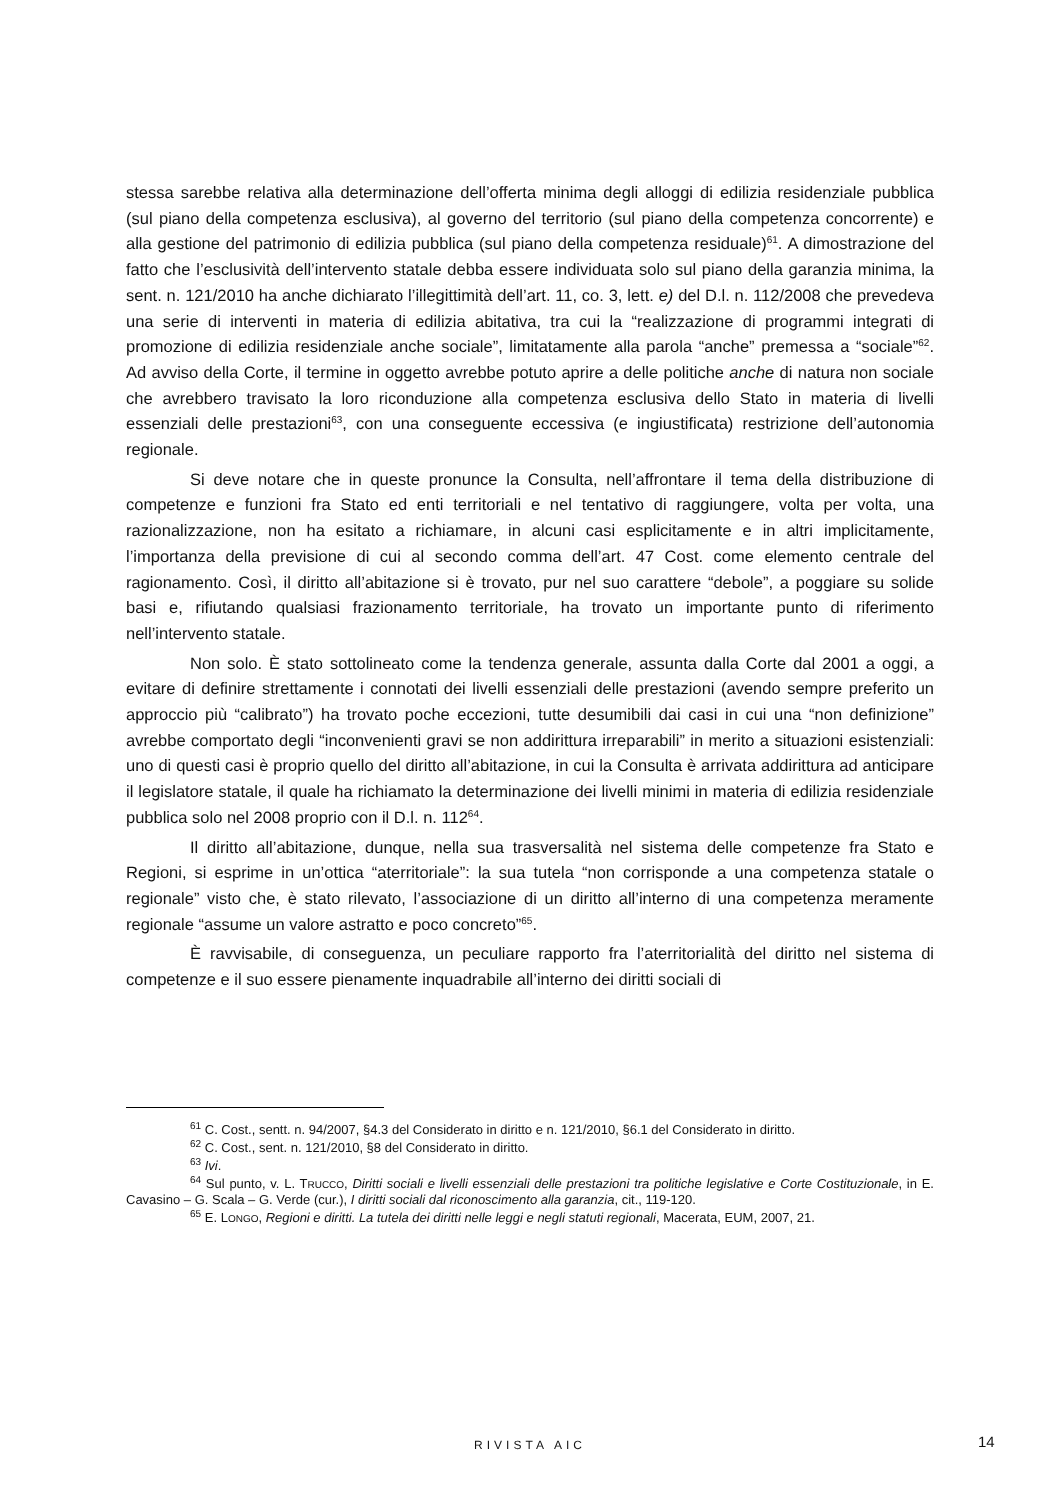stessa sarebbe relativa alla determinazione dell’offerta minima degli alloggi di edilizia residenziale pubblica (sul piano della competenza esclusiva), al governo del territorio (sul piano della competenza concorrente) e alla gestione del patrimonio di edilizia pubblica (sul piano della competenza residuale)<sup>61</sup>. A dimostrazione del fatto che l’esclusività dell’intervento statale debba essere individuata solo sul piano della garanzia minima, la sent. n. 121/2010 ha anche dichiarato l’illegittimità dell’art. 11, co. 3, lett. e) del D.l. n. 112/2008 che prevedeva una serie di interventi in materia di edilizia abitativa, tra cui la “realizzazione di programmi integrati di promozione di edilizia residenziale anche sociale”, limitatamente alla parola “anche” premessa a “sociale”<sup>62</sup>. Ad avviso della Corte, il termine in oggetto avrebbe potuto aprire a delle politiche anche di natura non sociale che avrebbero travisato la loro riconduzione alla competenza esclusiva dello Stato in materia di livelli essenziali delle prestazioni<sup>63</sup>, con una conseguente eccessiva (e ingiustificata) restrizione dell’autonomia regionale.
Si deve notare che in queste pronunce la Consulta, nell’affrontare il tema della distribuzione di competenze e funzioni fra Stato ed enti territoriali e nel tentativo di raggiungere, volta per volta, una razionalizzazione, non ha esitato a richiamare, in alcuni casi esplicitamente e in altri implicitamente, l’importanza della previsione di cui al secondo comma dell’art. 47 Cost. come elemento centrale del ragionamento. Così, il diritto all’abitazione si è trovato, pur nel suo carattere “debole”, a poggiare su solide basi e, rifiutando qualsiasi frazionamento territoriale, ha trovato un importante punto di riferimento nell’intervento statale.
Non solo. È stato sottolineato come la tendenza generale, assunta dalla Corte dal 2001 a oggi, a evitare di definire strettamente i connotati dei livelli essenziali delle prestazioni (avendo sempre preferito un approccio più “calibrato”) ha trovato poche eccezioni, tutte desumibili dai casi in cui una “non definizione” avrebbe comportato degli “inconvenienti gravi se non addirittura irreparabili” in merito a situazioni esistenziali: uno di questi casi è proprio quello del diritto all’abitazione, in cui la Consulta è arrivata addirittura ad anticipare il legislatore statale, il quale ha richiamato la determinazione dei livelli minimi in materia di edilizia residenziale pubblica solo nel 2008 proprio con il D.l. n. 112<sup>64</sup>.
Il diritto all’abitazione, dunque, nella sua trasversalità nel sistema delle competenze fra Stato e Regioni, si esprime in un’ottica “aterritoriale”: la sua tutela “non corrisponde a una competenza statale o regionale” visto che, è stato rilevato, l’associazione di un diritto all’interno di una competenza meramente regionale “assume un valore astratto e poco concreto”<sup>65</sup>.
È ravvisabile, di conseguenza, un peculiare rapporto fra l’aterritorialità del diritto nel sistema di competenze e il suo essere pienamente inquadrabile all’interno dei diritti sociali di
<sup>61</sup> C. Cost., sentt. n. 94/2007, §4.3 del Considerato in diritto e n. 121/2010, §6.1 del Considerato in diritto.
<sup>62</sup> C. Cost., sent. n. 121/2010, §8 del Considerato in diritto.
<sup>63</sup> Ivi.
<sup>64</sup> Sul punto, v. L. TRUCCO, Diritti sociali e livelli essenziali delle prestazioni tra politiche legislative e Corte Costituzionale, in E. Cavasino – G. Scala – G. Verde (cur.), I diritti sociali dal riconoscimento alla garanzia, cit., 119-120.
<sup>65</sup> E. LONGO, Regioni e diritti. La tutela dei diritti nelle leggi e negli statuti regionali, Macerata, EUM, 2007, 21.
RIVISTA AIC 14